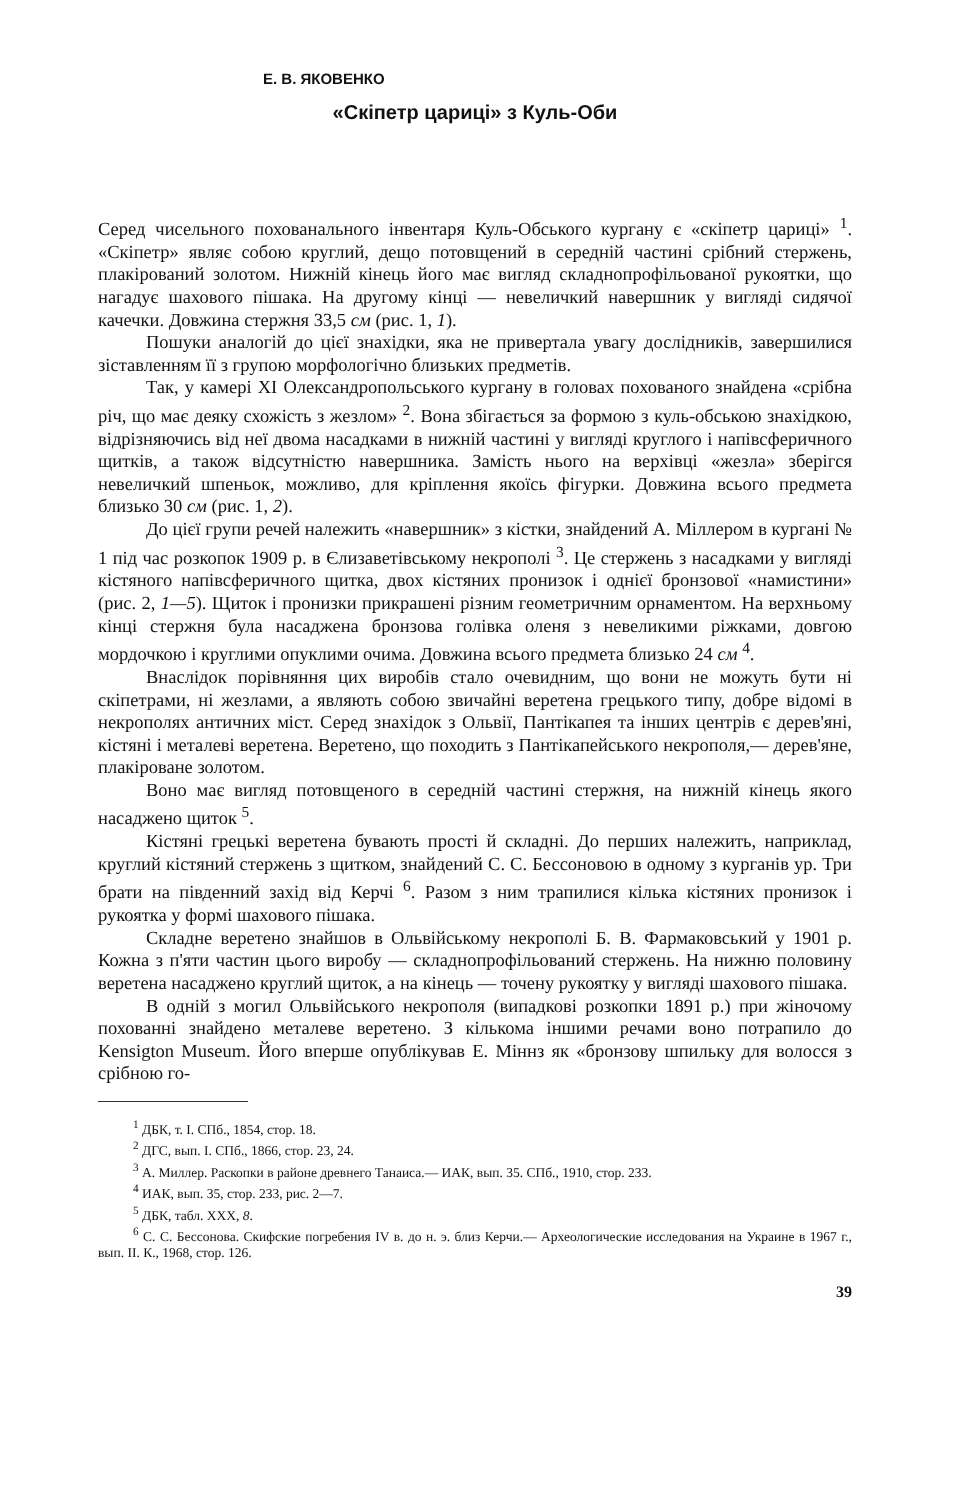Е. В. ЯКОВЕНКО
«Скіпетр цариці» з Куль-Оби
Серед чисельного похованального інвентаря Куль-Обського кургану є «скіпетр цариці» <sup>1</sup>. «Скіпетр» являє собою круглий, дещо потовщений в середній частині срібний стержень, плакірований золотом. Нижній кінець його має вигляд складнопрофільованої рукоятки, що нагадує шахового пішака. На другому кінці — невеличкий навершник у вигляді сидячої качечки. Довжина стержня 33,5 см (рис. 1, 1).
Пошуки аналогій до цієї знахідки, яка не привертала увагу дослідників, завершилися зіставленням її з групою морфологічно близьких предметів.
Так, у камері XI Олександропольського кургану в головах похованого знайдена «срібна річ, що має деяку схожість з жезлом» <sup>2</sup>. Вона збігається за формою з куль-обською знахідкою, відрізняючись від неї двома насадками в нижній частині у вигляді круглого і напівсферичного щитків, а також відсутністю навершника. Замість нього на верхівці «жезла» зберігся невеличкий шпеньок, можливо, для кріплення якоїсь фігурки. Довжина всього предмета близько 30 см (рис. 1, 2).
До цієї групи речей належить «навершник» з кістки, знайдений А. Міллером в кургані № 1 під час розкопок 1909 р. в Єлизаветівському некрополі <sup>3</sup>. Це стержень з насадками у вигляді кістяного напівсферичного щитка, двох кістяних пронизок і однієї бронзової «намистини» (рис. 2, 1—5). Щиток і пронизки прикрашені різним геометричним орнаментом. На верхньому кінці стержня була насаджена бронзова голівка оленя з невеликими ріжками, довгою мордочкою і круглими опуклими очима. Довжина всього предмета близько 24 см <sup>4</sup>.
Внаслідок порівняння цих виробів стало очевидним, що вони не можуть бути ні скіпетрами, ні жезлами, а являють собою звичайні веретена грецького типу, добре відомі в некрополях античних міст. Серед знахідок з Ольвії, Пантікапея та інших центрів є дерев'яні, кістяні і металеві веретена. Веретено, що походить з Пантікапейського некрополя,— дерев'яне, плакіроване золотом.
Воно має вигляд потовщеного в середній частині стержня, на нижній кінець якого насаджено щиток <sup>5</sup>.
Кістяні грецькі веретена бувають прості й складні. До перших належить, наприклад, круглий кістяний стержень з щитком, знайдений С. С. Бессоновою в одному з курганів ур. Три брати на південний захід від Керчі <sup>6</sup>. Разом з ним трапилися кілька кістяних пронизок і рукоятка у формі шахового пішака.
Складне веретено знайшов в Ольвійському некрополі Б. В. Фармаковський у 1901 р. Кожна з п'яти частин цього виробу — складнопрофільований стержень. На нижню половину веретена насаджено круглий щиток, а на кінець — точену рукоятку у вигляді шахового пішака.
В одній з могил Ольвійського некрополя (випадкові розкопки 1891 р.) при жіночому похованні знайдено металеве веретено. З кількома іншими речами воно потрапило до Kensigton Museum. Його вперше опублікував Е. Міннз як «бронзову шпильку для волосся з срібною го-
<sup>1</sup> ДБК, т. I. СПб., 1854, стор. 18.
<sup>2</sup> ДГС, вып. I. СПб., 1866, стор. 23, 24.
<sup>3</sup> А. Миллер. Раскопки в районе древнего Танаиса.— ИАК, вып. 35. СПб., 1910, стор. 233.
<sup>4</sup> ИАК, вып. 35, стор. 233, рис. 2—7.
<sup>5</sup> ДБК, табл. XXX, 8.
<sup>6</sup> С. С. Бессонова. Скифские погребения IV в. до н. э. близ Керчи.— Археологические исследования на Украине в 1967 г., вып. II. К., 1968, стор. 126.
39